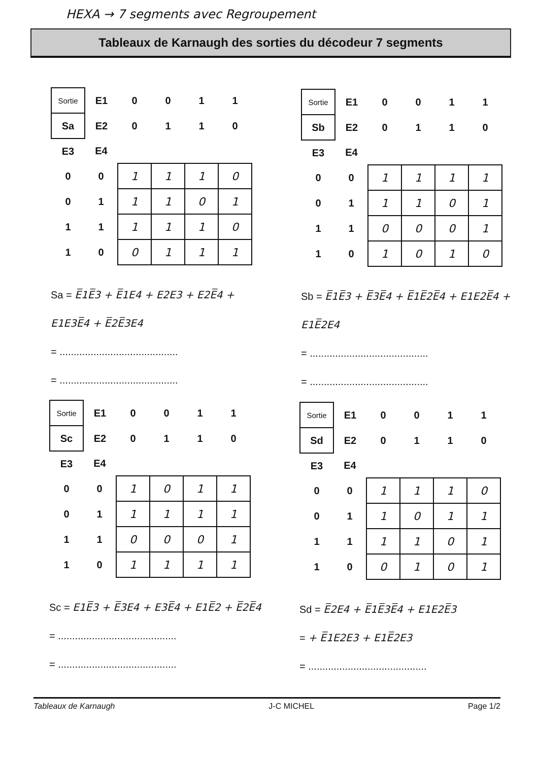HEXA → 7 segments avec Regroupement
Tableaux de Karnaugh des sorties du décodeur 7 segments
| Sortie | E1 | 0 | 0 | 1 | 1 |
| Sa | E2 | 0 | 1 | 1 | 0 |
| E3 | E4 | | | | |
| 0 | 0 | 1 | 1 | 1 | 0 |
| 0 | 1 | 1 | 1 | 0 | 1 |
| 1 | 1 | 1 | 1 | 1 | 0 |
| 1 | 0 | 0 | 1 | 1 | 1 |
Sa = E̅1E̅3 + E̅1E4 + E2E3 + E2E̅4 + E1E3E̅4 + E̅2E̅3E4
= ..........................................
= ..........................................
| Sortie | E1 | 0 | 0 | 1 | 1 |
| Sb | E2 | 0 | 1 | 1 | 0 |
| E3 | E4 | | | | |
| 0 | 0 | 1 | 1 | 1 | 1 |
| 0 | 1 | 1 | 1 | 0 | 1 |
| 1 | 1 | 0 | 0 | 0 | 1 |
| 1 | 0 | 1 | 0 | 1 | 0 |
Sb = E̅1E̅3 + E̅3E̅4 + E̅1E̅2E̅4 + E1E2E̅4 + E1E̅2E4
= ..........................................
= ..........................................
| Sortie | E1 | 0 | 0 | 1 | 1 |
| Sc | E2 | 0 | 1 | 1 | 0 |
| E3 | E4 | | | | |
| 0 | 0 | 1 | 0 | 1 | 1 |
| 0 | 1 | 1 | 1 | 1 | 1 |
| 1 | 1 | 0 | 0 | 0 | 1 |
| 1 | 0 | 1 | 1 | 1 | 1 |
Sc = E1E̅3 + E̅3E4 + E3E̅4 + E1E̅2 + E̅2E̅4
= ..........................................
= ..........................................
| Sortie | E1 | 0 | 0 | 1 | 1 |
| Sd | E2 | 0 | 1 | 1 | 0 |
| E3 | E4 | | | | |
| 0 | 0 | 1 | 1 | 1 | 0 |
| 0 | 1 | 1 | 0 | 1 | 1 |
| 1 | 1 | 1 | 1 | 0 | 1 |
| 1 | 0 | 0 | 1 | 0 | 1 |
Sd = E̅2E4 + E̅1E̅3E̅4 + E1E2E̅3
= + E̅1E2E3 + E1E̅2E3
= ..........................................
Tableaux de Karnaugh J-C MICHEL Page 1/2